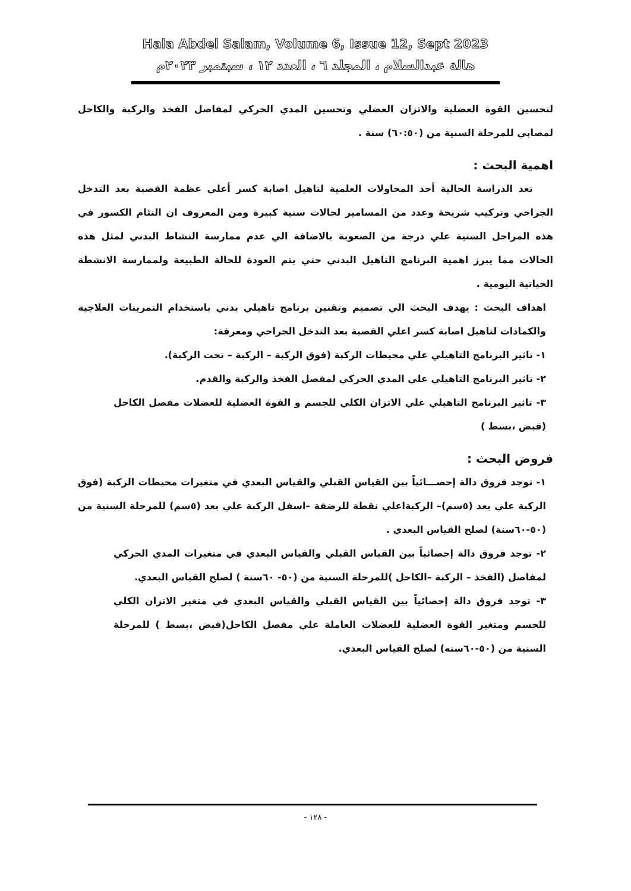Hala Abdel Salam, Volume 6, Issue 12, Sept 2023
هالة عبدالسلام ، المجلد ٦ ، العدد ١٢ ، سبتمبر ٢٠٢٣م
لتحسين القوة العضلية والاتزان العضلي وتحسين المدي الحركي لمفاصل الفخذ والركبة والكاحل لمصابي للمرحلة السنية من (٦٠:٥٠) سنة .
اهمية البحث :
تعد الدراسة الحالية أحد المحاولات العلمية لتاهيل اصابة كسر أعلي عظمة القصبة بعد التدخل الجراحي وتركيب شريحة وعدد من المسامير لحالات سنية كبيرة ومن المعروف ان التئام الكسور في هذه المراحل السنية علي درجة من الصعوبة بالاضافة الي عدم ممارسة النشاط البدني لمثل هذه الحالات مما يبرز اهمية البرنامج التاهيل البدني حتي يتم العودة للحالة الطبيعة ولممارسة الانشطة الحياتية اليومية .
اهداف البحث : يهدف البحث الي تصميم وتقنين برنامج تاهيلي بدني باستخدام التمرينات العلاجية والكمادات لتاهيل اصابة كسر اعلي القصبة بعد التدخل الجراحي ومعرفة:
١- تاثير البرنامج التاهيلي علي محيطات الركبة (فوق الركبة – الركبة – تحت الركبة).
٢- تاثير البرنامج التاهيلي علي المدي الحركي لمفصل الفخذ والركبة والقدم.
٣- تاثير البرنامج التاهيلي علي الاتزان الكلي للجسم و القوة العضلية للعضلات مفصل الكاحل (قبض ،بسط )
فروض البحث :
١- توجد فروق دالة إحصـــائياً بين القياس القبلي والقياس البعدي في متغيرات محيطات الركبة (فوق الركبة علي بعد (٥سم)– الركبةاعلي نقطة للرضفة –اسفل الركبة علي بعد (٥سم) للمرحلة السنية من (٥٠-٦٠سنة) لصلح القياس البعدي .
٢- توجد فروق دالة إحصائياً بين القياس القبلي والقياس البعدي في متغيرات المدي الحركي لمفاصل (الفخذ – الركبة –الكاحل )للمرحلة السنية من (٥٠- ٦٠سنة ) لصلح القياس البعدي.
٣- توجد فروق دالة إحصائياً بين القياس القبلي والقياس البعدي في متغير الاتزان الكلي للجسم ومتغير القوة العضلية للعضلات العاملة علي مفصل الكاحل(قبض ،بسط ) للمرحلة السنية من (٥٠-٦٠سنه) لصلح القياس البعدي.
- ١٢٨ -